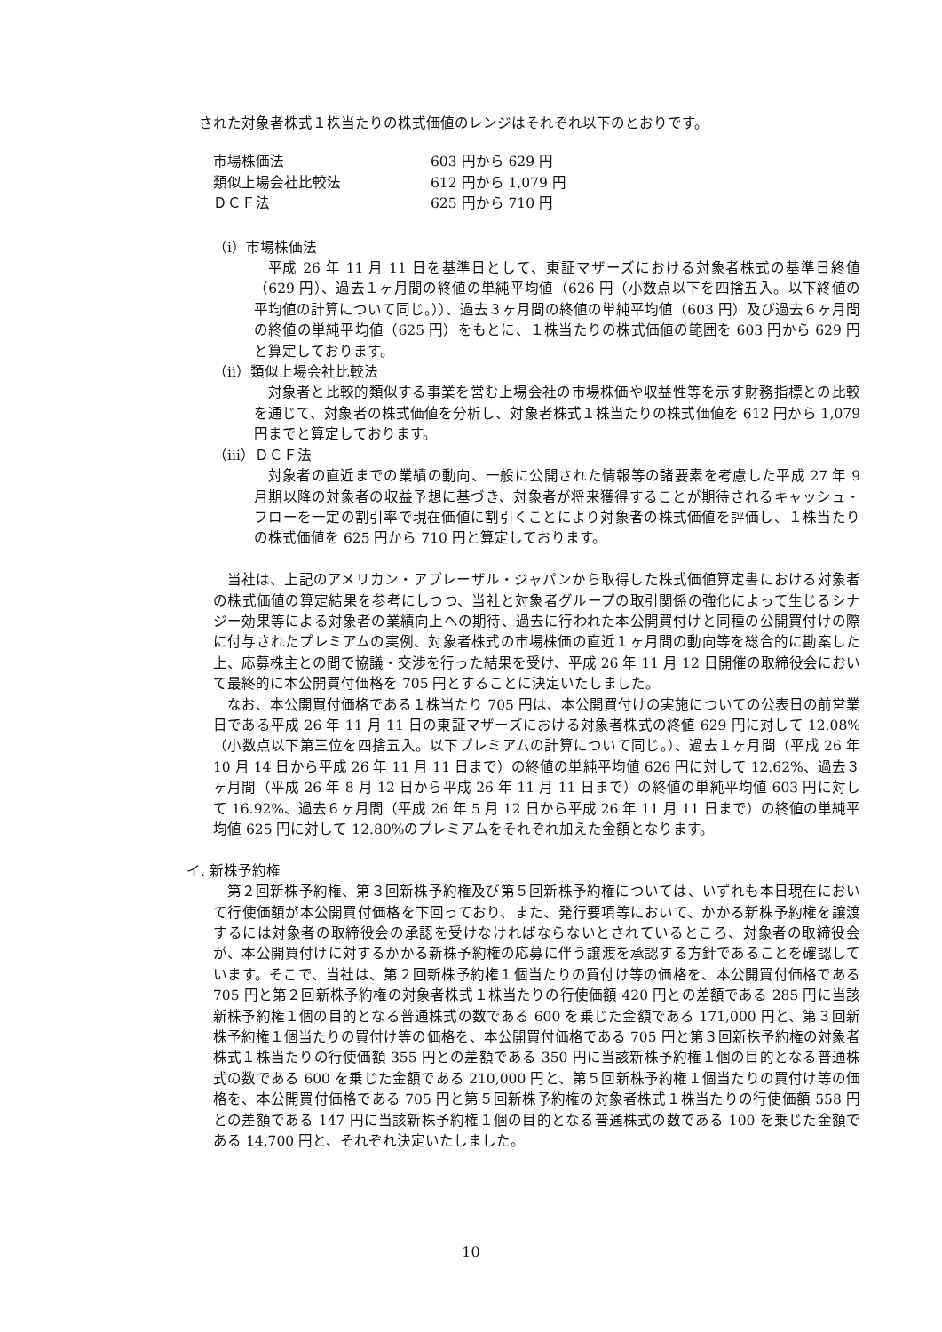された対象者株式１株当たりの株式価値のレンジはそれぞれ以下のとおりです。
| 市場株価法 | 603 円から 629 円 |
| 類似上場会社比較法 | 612 円から 1,079 円 |
| ＤＣＦ法 | 625 円から 710 円 |
（ⅰ）市場株価法
平成 26 年 11 月 11 日を基準日として、東証マザーズにおける対象者株式の基準日終値（629 円）、過去１ヶ月間の終値の単純平均値（626 円（小数点以下を四捨五入。以下終値の平均値の計算について同じ。））、過去３ヶ月間の終値の単純平均値（603 円）及び過去６ヶ月間の終値の単純平均値（625 円）をもとに、１株当たりの株式価値の範囲を 603 円から 629 円と算定しております。
（ⅱ）類似上場会社比較法
対象者と比較的類似する事業を営む上場会社の市場株価や収益性等を示す財務指標との比較を通じて、対象者の株式価値を分析し、対象者株式１株当たりの株式価値を 612 円から 1,079 円までと算定しております。
（ⅲ）ＤＣＦ法
対象者の直近までの業績の動向、一般に公開された情報等の諸要素を考慮した平成 27 年 9 月期以降の対象者の収益予想に基づき、対象者が将来獲得することが期待されるキャッシュ・フローを一定の割引率で現在価値に割引くことにより対象者の株式価値を評価し、１株当たりの株式価値を 625 円から 710 円と算定しております。
当社は、上記のアメリカン・アプレーザル・ジャパンから取得した株式価値算定書における対象者の株式価値の算定結果を参考にしつつ、当社と対象者グループの取引関係の強化によって生じるシナジー効果等による対象者の業績向上への期待、過去に行われた本公開買付けと同種の公開買付けの際に付与されたプレミアムの実例、対象者株式の市場株価の直近１ヶ月間の動向等を総合的に勘案した上、応募株主との間で協議・交渉を行った結果を受け、平成 26 年 11 月 12 日開催の取締役会において最終的に本公開買付価格を 705 円とすることに決定いたしました。
なお、本公開買付価格である１株当たり 705 円は、本公開買付けの実施についての公表日の前営業日である平成 26 年 11 月 11 日の東証マザーズにおける対象者株式の終値 629 円に対して 12.08%（小数点以下第三位を四捨五入。以下プレミアムの計算について同じ。）、過去１ヶ月間（平成 26 年 10 月 14 日から平成 26 年 11 月 11 日まで）の終値の単純平均値 626 円に対して 12.62%、過去３ヶ月間（平成 26 年 8 月 12 日から平成 26 年 11 月 11 日まで）の終値の単純平均値 603 円に対して 16.92%、過去６ヶ月間（平成 26 年 5 月 12 日から平成 26 年 11 月 11 日まで）の終値の単純平均値 625 円に対して 12.80%のプレミアムをそれぞれ加えた金額となります。
イ. 新株予約権
第２回新株予約権、第３回新株予約権及び第５回新株予約権については、いずれも本日現在において行使価額が本公開買付価格を下回っており、また、発行要項等において、かかる新株予約権を譲渡するには対象者の取締役会の承認を受けなければならないとされているところ、対象者の取締役会が、本公開買付けに対するかかる新株予約権の応募に伴う譲渡を承認する方針であることを確認しています。そこで、当社は、第２回新株予約権１個当たりの買付け等の価格を、本公開買付価格である 705 円と第２回新株予約権の対象者株式１株当たりの行使価額 420 円との差額である 285 円に当該新株予約権１個の目的となる普通株式の数である 600 を乗じた金額である 171,000 円と、第３回新株予約権１個当たりの買付け等の価格を、本公開買付価格である 705 円と第３回新株予約権の対象者株式１株当たりの行使価額 355 円との差額である 350 円に当該新株予約権１個の目的となる普通株式の数である 600 を乗じた金額である 210,000 円と、第５回新株予約権１個当たりの買付け等の価格を、本公開買付価格である 705 円と第５回新株予約権の対象者株式１株当たりの行使価額 558 円との差額である 147 円に当該新株予約権１個の目的となる普通株式の数である 100 を乗じた金額である 14,700 円と、それぞれ決定いたしました。
10